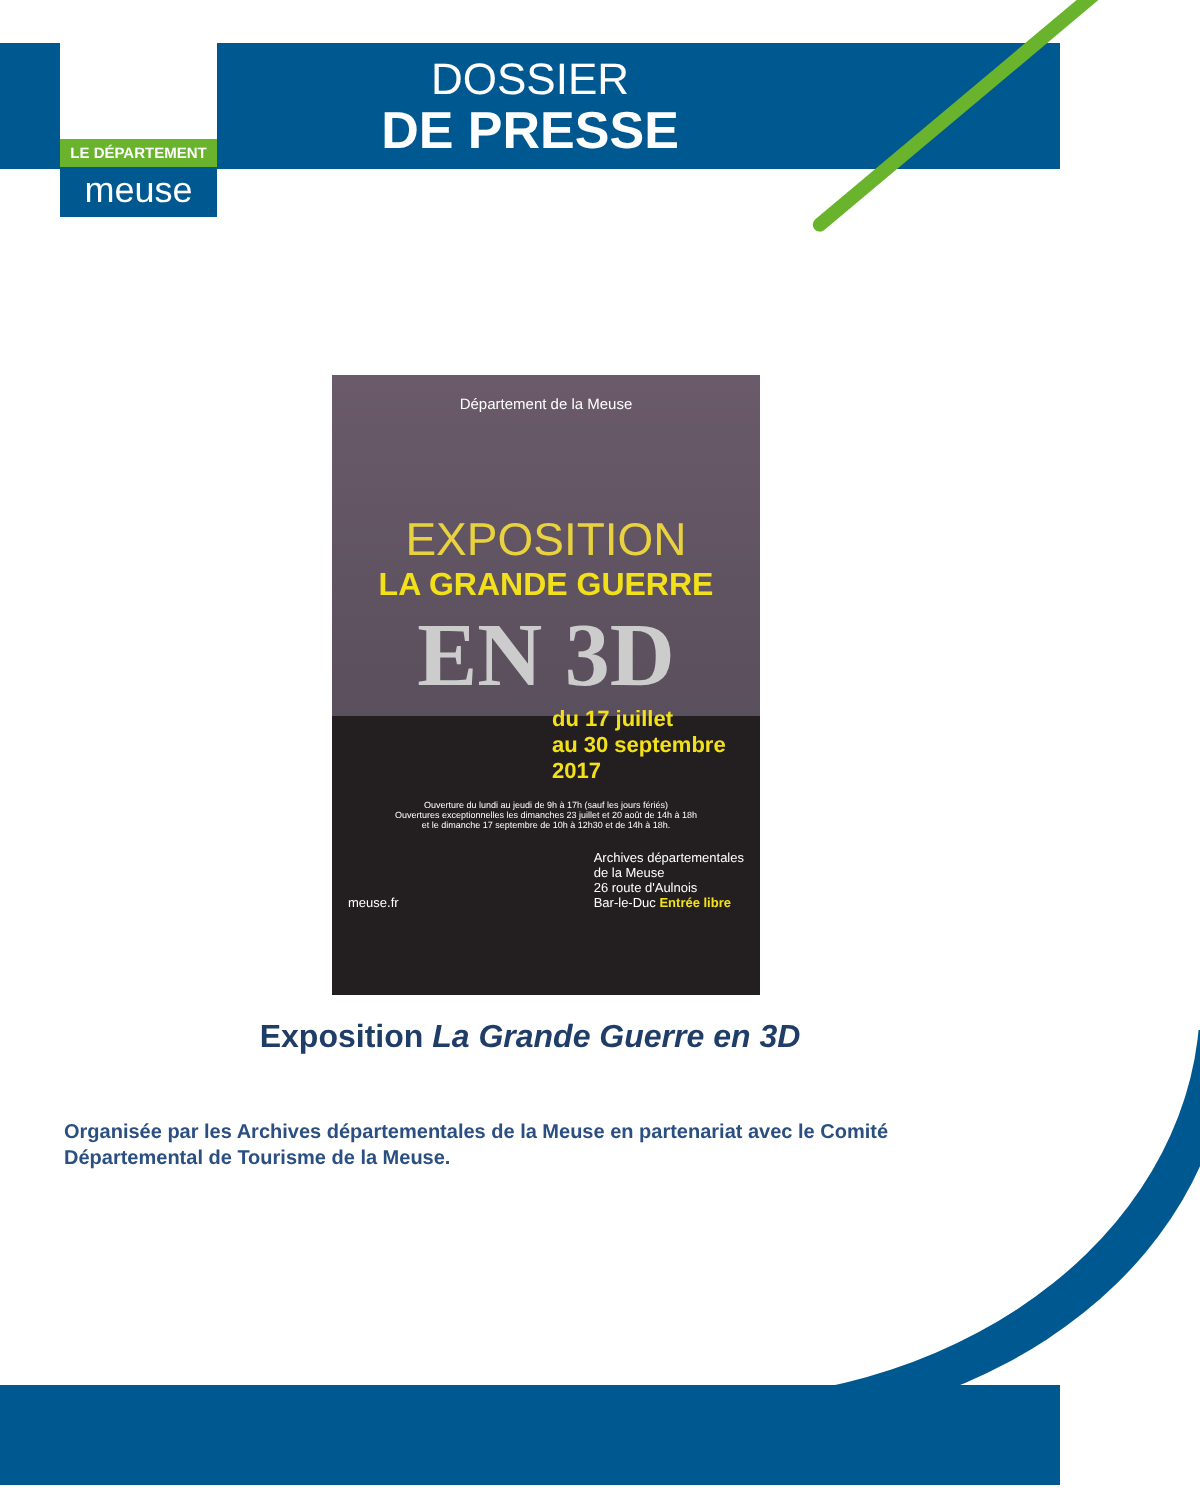LE DÉPARTEMENT
meuse
DOSSIER
DE PRESSE
Département de la Meuse
EXPOSITION
LA GRANDE GUERRE
EN 3D
du 17 juillet
au 30 septembre
2017
Ouverture du lundi au jeudi de 9h à 17h (sauf les jours fériés)
Ouvertures exceptionnelles les dimanches 23 juillet et 20 août de 14h à 18h
et le dimanche 17 septembre de 10h à 12h30 et de 14h à 18h.
meuse.fr Archives départementales
de la Meuse
26 route d'Aulnois
Bar-le-Duc Entrée libre
Exposition La Grande Guerre en 3D
Organisée par les Archives départementales de la Meuse en partenariat avec le Comité Départemental de Tourisme de la Meuse.